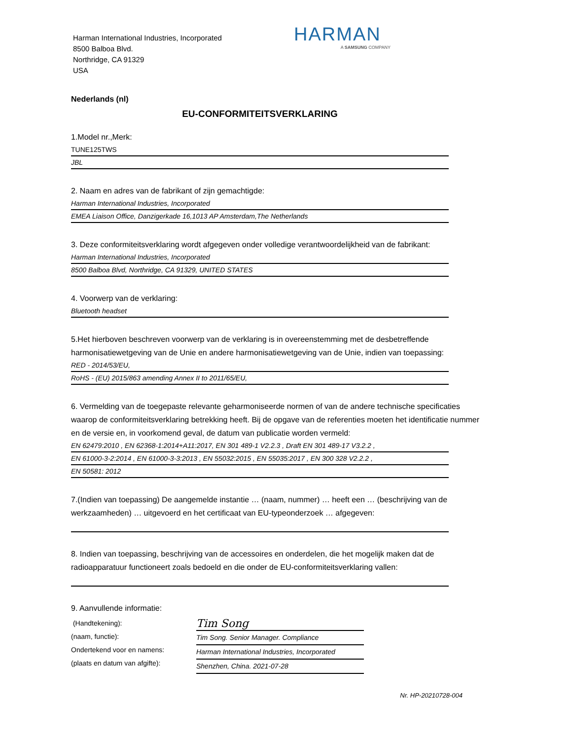Harman International Industries, Incorporated
8500 Balboa Blvd.
Northridge, CA 91329
USA
HARMAN
A SAMSUNG COMPANY
Nederlands (nl)
EU-CONFORMITEITSVERKLARING
1.Model nr.,Merk:
TUNE125TWS
JBL
2. Naam en adres van de fabrikant of zijn gemachtigde:
Harman International Industries, Incorporated
EMEA Liaison Office, Danzigerkade 16,1013 AP Amsterdam,The Netherlands
3. Deze conformiteitsverklaring wordt afgegeven onder volledige verantwoordelijkheid van de fabrikant:
Harman International Industries, Incorporated
8500 Balboa Blvd, Northridge, CA 91329, UNITED STATES
4. Voorwerp van de verklaring:
Bluetooth headset
5.Het hierboven beschreven voorwerp van de verklaring is in overeenstemming met de desbetreffende harmonisatiewetgeving van de Unie en andere harmonisatiewetgeving van de Unie, indien van toepassing:
RED - 2014/53/EU,
RoHS - (EU) 2015/863 amending Annex II to 2011/65/EU,
6. Vermelding van de toegepaste relevante geharmoniseerde normen of van de andere technische specificaties waarop de conformiteitsverklaring betrekking heeft. Bij de opgave van de referenties moeten het identificatie nummer en de versie en, in voorkomend geval, de datum van publicatie worden vermeld:
EN 62479:2010 , EN 62368-1:2014+A11:2017, EN 301 489-1 V2.2.3 , Draft EN 301 489-17 V3.2.2 ,
EN 61000-3-2:2014 , EN 61000-3-3:2013 , EN 55032:2015 , EN 55035:2017 , EN 300 328 V2.2.2 ,
EN 50581: 2012
7.(Indien van toepassing) De aangemelde instantie … (naam, nummer) … heeft een … (beschrijving van de werkzaamheden) … uitgevoerd en het certificaat van EU-typeonderzoek … afgegeven:
8. Indien van toepassing, beschrijving van de accessoires en onderdelen, die het mogelijk maken dat de radioapparatuur functioneert zoals bedoeld en die onder de EU-conformiteitsverklaring vallen:
9. Aanvullende informatie:
(Handtekening):
(naam, functie):
Ondertekend voor en namens:
(plaats en datum van afgifte):
Tim Song
Tim Song. Senior Manager. Compliance
Harman International Industries, Incorporated
Shenzhen, China. 2021-07-28
Nr. HP-20210728-004